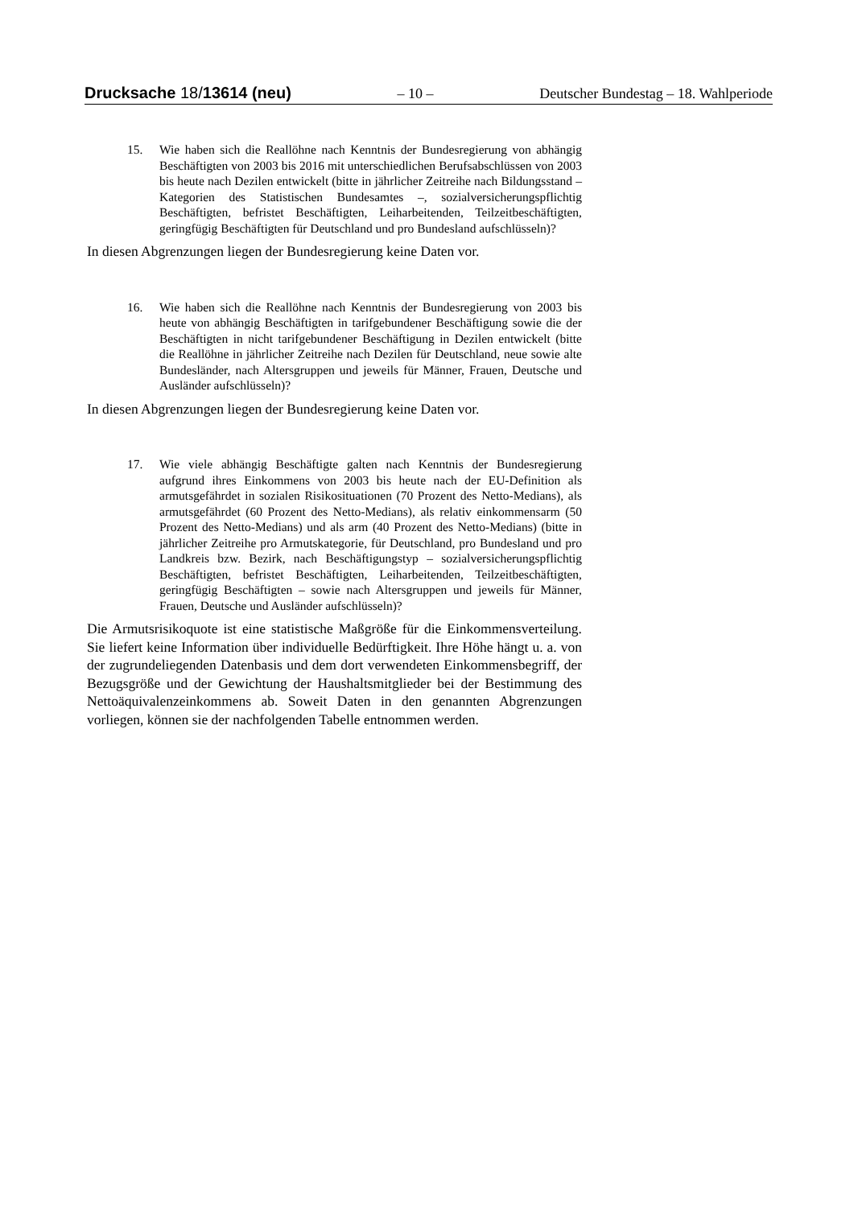Drucksache 18/13614 (neu) – 10 – Deutscher Bundestag – 18. Wahlperiode
15. Wie haben sich die Reallöhne nach Kenntnis der Bundesregierung von abhängig Beschäftigten von 2003 bis 2016 mit unterschiedlichen Berufsabschlüssen von 2003 bis heute nach Dezilen entwickelt (bitte in jährlicher Zeitreihe nach Bildungsstand – Kategorien des Statistischen Bundesamtes –, sozialversicherungspflichtig Beschäftigten, befristet Beschäftigten, Leiharbeitenden, Teilzeitbeschäftigten, geringfügig Beschäftigten für Deutschland und pro Bundesland aufschlüsseln)?
In diesen Abgrenzungen liegen der Bundesregierung keine Daten vor.
16. Wie haben sich die Reallöhne nach Kenntnis der Bundesregierung von 2003 bis heute von abhängig Beschäftigten in tarifgebundener Beschäftigung sowie die der Beschäftigten in nicht tarifgebundener Beschäftigung in Dezilen entwickelt (bitte die Reallöhne in jährlicher Zeitreihe nach Dezilen für Deutschland, neue sowie alte Bundesländer, nach Altersgruppen und jeweils für Männer, Frauen, Deutsche und Ausländer aufschlüsseln)?
In diesen Abgrenzungen liegen der Bundesregierung keine Daten vor.
17. Wie viele abhängig Beschäftigte galten nach Kenntnis der Bundesregierung aufgrund ihres Einkommens von 2003 bis heute nach der EU-Definition als armutsgefährdet in sozialen Risikosituationen (70 Prozent des Netto-Medians), als armutsgefährdet (60 Prozent des Netto-Medians), als relativ einkommensarm (50 Prozent des Netto-Medians) und als arm (40 Prozent des Netto-Medians) (bitte in jährlicher Zeitreihe pro Armutskategorie, für Deutschland, pro Bundesland und pro Landkreis bzw. Bezirk, nach Beschäftigungstyp – sozialversicherungspflichtig Beschäftigten, befristet Beschäftigten, Leiharbeitenden, Teilzeitbeschäftigten, geringfügig Beschäftigten – sowie nach Altersgruppen und jeweils für Männer, Frauen, Deutsche und Ausländer aufschlüsseln)?
Die Armutsrisikoquote ist eine statistische Maßgröße für die Einkommensverteilung. Sie liefert keine Information über individuelle Bedürftigkeit. Ihre Höhe hängt u. a. von der zugrundeliegenden Datenbasis und dem dort verwendeten Einkommensbegriff, der Bezugsgröße und der Gewichtung der Haushaltsmitglieder bei der Bestimmung des Nettoäquivalenzeinkommens ab. Soweit Daten in den genannten Abgrenzungen vorliegen, können sie der nachfolgenden Tabelle entnommen werden.